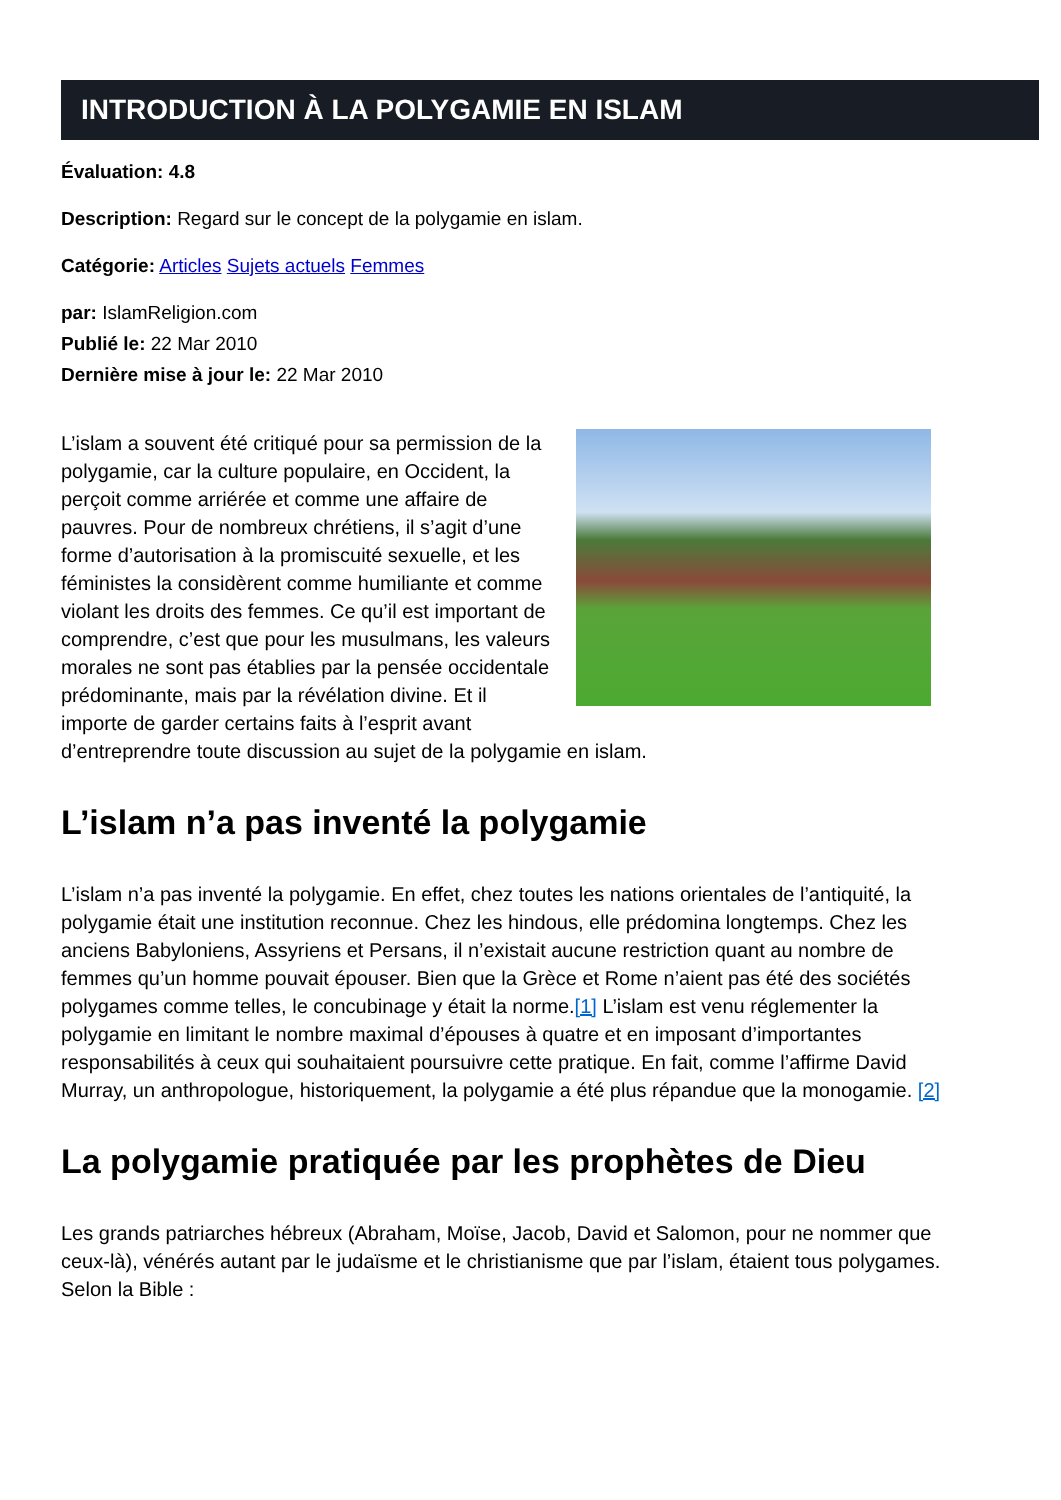INTRODUCTION À LA POLYGAMIE EN ISLAM
Évaluation: 4.8
Description: Regard sur le concept de la polygamie en islam.
Catégorie: Articles Sujets actuels Femmes
par: IslamReligion.com
Publié le: 22 Mar 2010
Dernière mise à jour le: 22 Mar 2010
L’islam a souvent été critiqué pour sa permission de la polygamie, car la culture populaire, en Occident, la perçoit comme arriérée et comme une affaire de pauvres. Pour de nombreux chrétiens, il s’agit d’une forme d’autorisation à la promiscuité sexuelle, et les féministes la considèrent comme humiliante et comme violant les droits des femmes. Ce qu’il est important de comprendre, c’est que pour les musulmans, les valeurs morales ne sont pas établies par la pensée occidentale prédominante, mais par la révélation divine. Et il importe de garder certains faits à l’esprit avant d’entreprendre toute discussion au sujet de la polygamie en islam.
L’islam n’a pas inventé la polygamie
L’islam n’a pas inventé la polygamie. En effet, chez toutes les nations orientales de l’antiquité, la polygamie était une institution reconnue. Chez les hindous, elle prédomina longtemps. Chez les anciens Babyloniens, Assyriens et Persans, il n’existait aucune restriction quant au nombre de femmes qu’un homme pouvait épouser. Bien que la Grèce et Rome n’aient pas été des sociétés polygames comme telles, le concubinage y était la norme.[1] L’islam est venu réglementer la polygamie en limitant le nombre maximal d’épouses à quatre et en imposant d’importantes responsabilités à ceux qui souhaitaient poursuivre cette pratique. En fait, comme l’affirme David Murray, un anthropologue, historiquement, la polygamie a été plus répandue que la monogamie. [2]
La polygamie pratiquée par les prophètes de Dieu
Les grands patriarches hébreux (Abraham, Moïse, Jacob, David et Salomon, pour ne nommer que ceux-là), vénérés autant par le judaïsme et le christianisme que par l’islam, étaient tous polygames. Selon la Bible :